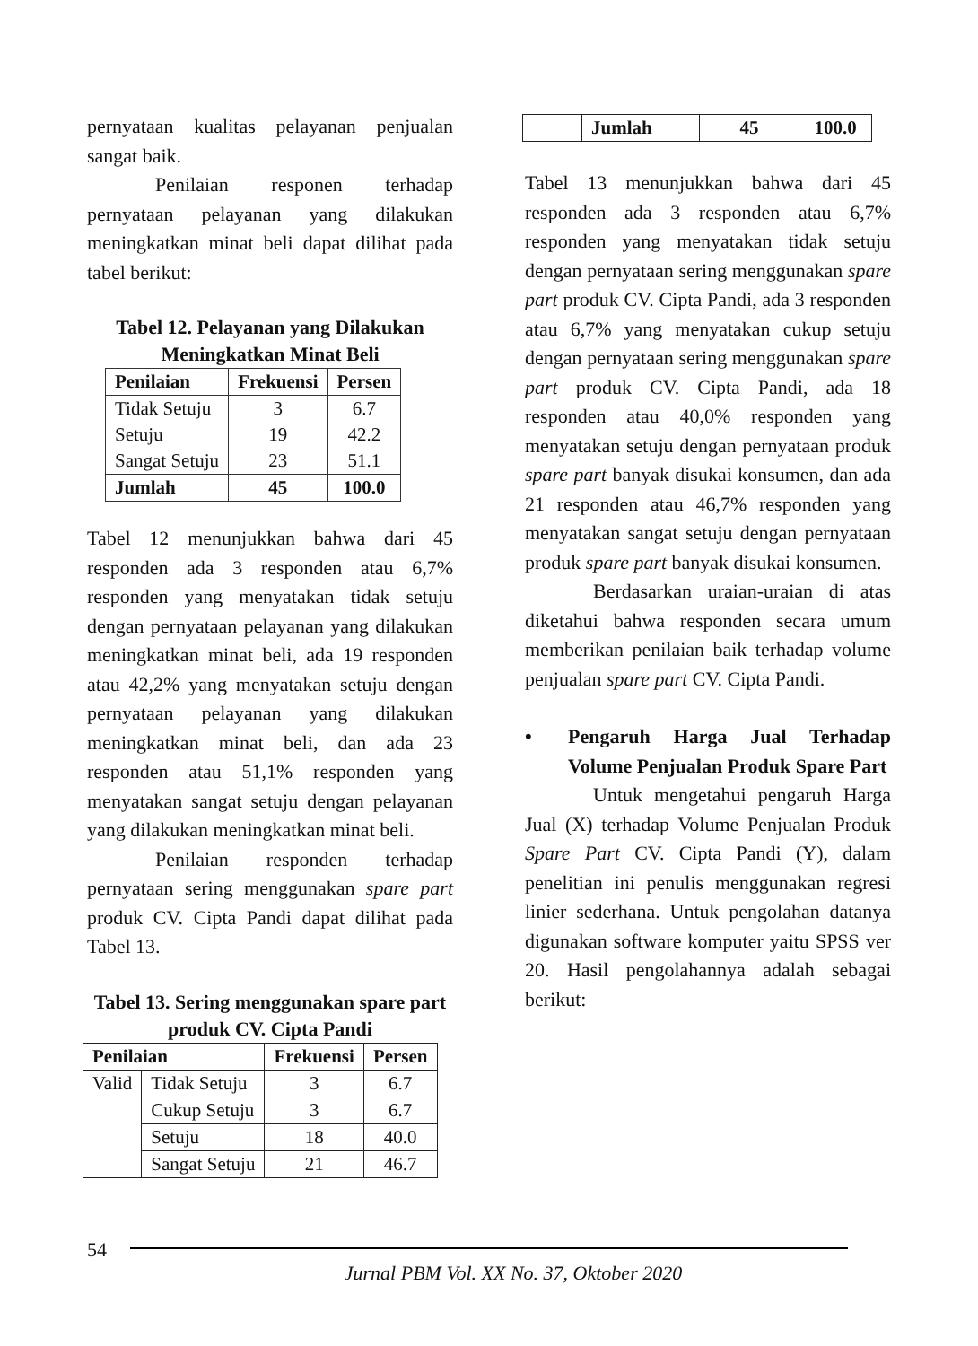pernyataan kualitas pelayanan penjualan sangat baik.
Penilaian responen terhadap pernyataan pelayanan yang dilakukan meningkatkan minat beli dapat dilihat pada tabel berikut:
Tabel 12. Pelayanan yang Dilakukan Meningkatkan Minat Beli
| Penilaian | Frekuensi | Persen |
| --- | --- | --- |
| Tidak Setuju | 3 | 6.7 |
| Setuju | 19 | 42.2 |
| Sangat Setuju | 23 | 51.1 |
| Jumlah | 45 | 100.0 |
Tabel 12 menunjukkan bahwa dari 45 responden ada 3 responden atau 6,7% responden yang menyatakan tidak setuju dengan pernyataan pelayanan yang dilakukan meningkatkan minat beli, ada 19 responden atau 42,2% yang menyatakan setuju dengan pernyataan pelayanan yang dilakukan meningkatkan minat beli, dan ada 23 responden atau 51,1% responden yang menyatakan sangat setuju dengan pelayanan yang dilakukan meningkatkan minat beli.
Penilaian responden terhadap pernyataan sering menggunakan spare part produk CV. Cipta Pandi dapat dilihat pada Tabel 13.
Tabel 13. Sering menggunakan spare part produk CV. Cipta Pandi
| Penilaian | | Frekuensi | Persen |
| --- | --- | --- | --- |
| Valid | Tidak Setuju | 3 | 6.7 |
| | Cukup Setuju | 3 | 6.7 |
| | Setuju | 18 | 40.0 |
| | Sangat Setuju | 21 | 46.7 |
| | Jumlah | 45 | 100.0 |
Tabel 13 menunjukkan bahwa dari 45 responden ada 3 responden atau 6,7% responden yang menyatakan tidak setuju dengan pernyataan sering menggunakan spare part produk CV. Cipta Pandi, ada 3 responden atau 6,7% yang menyatakan cukup setuju dengan pernyataan sering menggunakan spare part produk CV. Cipta Pandi, ada 18 responden atau 40,0% responden yang menyatakan setuju dengan pernyataan produk spare part banyak disukai konsumen, dan ada 21 responden atau 46,7% responden yang menyatakan sangat setuju dengan pernyataan produk spare part banyak disukai konsumen.
Berdasarkan uraian-uraian di atas diketahui bahwa responden secara umum memberikan penilaian baik terhadap volume penjualan spare part CV. Cipta Pandi.
• Pengaruh Harga Jual Terhadap Volume Penjualan Produk Spare Part
Untuk mengetahui pengaruh Harga Jual (X) terhadap Volume Penjualan Produk Spare Part CV. Cipta Pandi (Y), dalam penelitian ini penulis menggunakan regresi linier sederhana. Untuk pengolahan datanya digunakan software komputer yaitu SPSS ver 20. Hasil pengolahannya adalah sebagai berikut:
54
Jurnal PBM Vol. XX No. 37, Oktober 2020